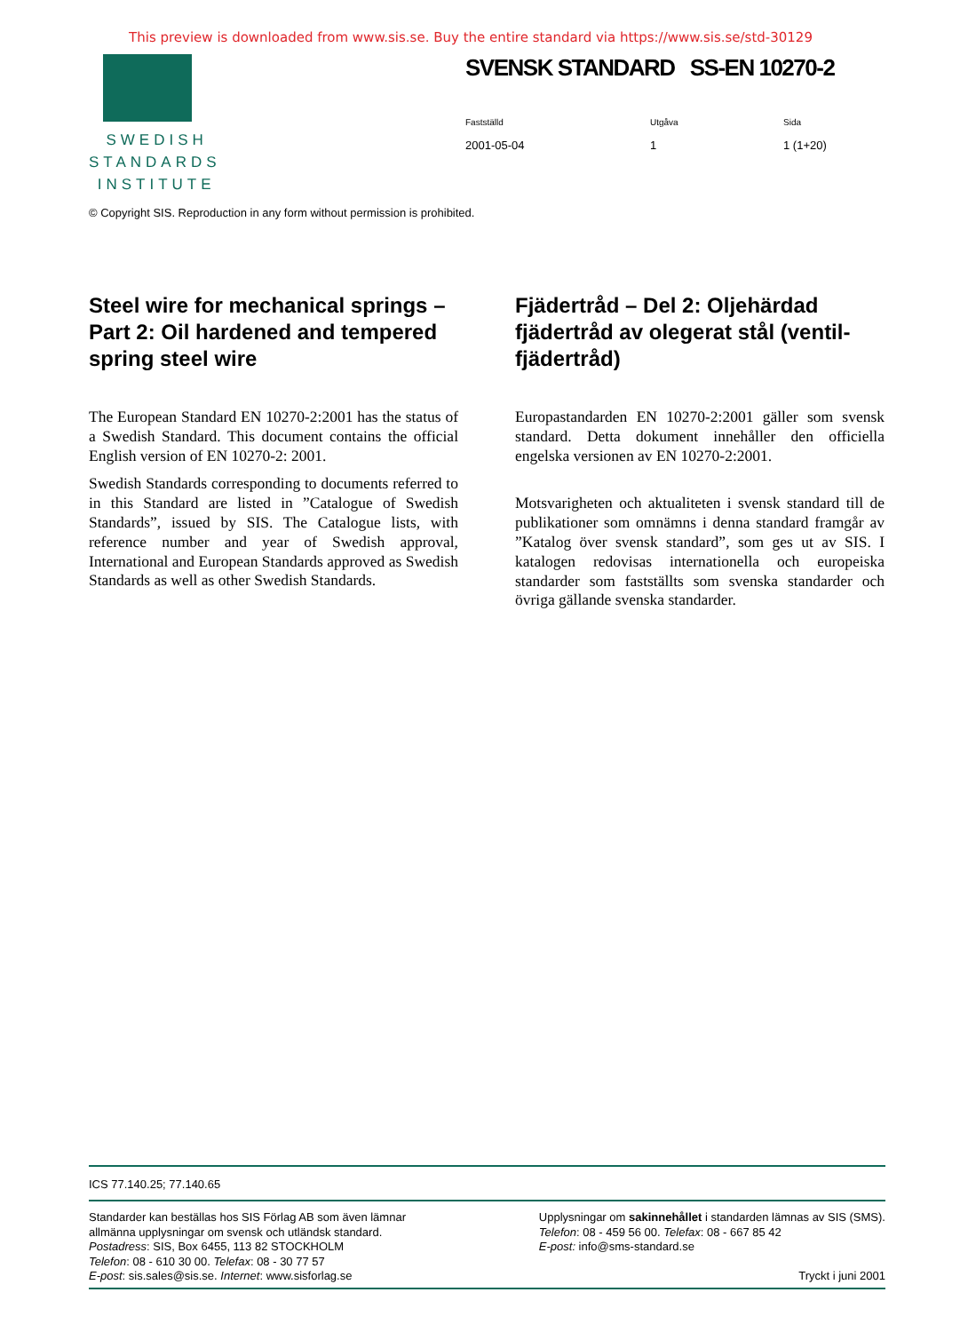This preview is downloaded from www.sis.se. Buy the entire standard via https://www.sis.se/std-30129
SWEDISH
STANDARDS
INSTITUTE
SVENSK STANDARD SS-EN 10270-2
Fastställd
2001-05-04
Utgåva
1
Sida
1 (1+20)
© Copyright SIS. Reproduction in any form without permission is prohibited.
Steel wire for mechanical springs – Part 2: Oil hardened and tempered spring steel wire
The European Standard EN 10270-2:2001 has the status of a Swedish Standard. This document contains the official English version of EN 10270-2: 2001.
Swedish Standards corresponding to documents referred to in this Standard are listed in ”Catalogue of Swedish Standards”, issued by SIS. The Catalogue lists, with reference number and year of Swedish approval, International and European Standards approved as Swedish Standards as well as other Swedish Standards.
Fjädertråd – Del 2: Oljehärdad fjädertråd av olegerat stål (ventil­fjädertråd)
Europastandarden EN 10270-2:2001 gäller som svensk standard. Detta dokument innehåller den officiella engelska versionen av EN 10270-2:2001.
Motsvarigheten och aktualiteten i svensk standard till de publikationer som omnämns i denna standard framgår av ”Katalog över svensk standard”, som ges ut av SIS. I katalogen redovisas internationella och europeiska standarder som fastställts som svenska standarder och övriga gällande svenska standarder.
ICS 77.140.25; 77.140.65
Standarder kan beställas hos SIS Förlag AB som även lämnar
allmänna upplysningar om svensk och utländsk standard.
Postadress: SIS, Box 6455, 113 82 STOCKHOLM
Telefon: 08 - 610 30 00. Telefax: 08 - 30 77 57
E-post: sis.sales@sis.se. Internet: www.sisforlag.se
Upplysningar om sakinnehållet i standarden lämnas av SIS (SMS).
Telefon: 08 - 459 56 00. Telefax: 08 - 667 85 42
E-post: info@sms-standard.se
Tryckt i juni 2001